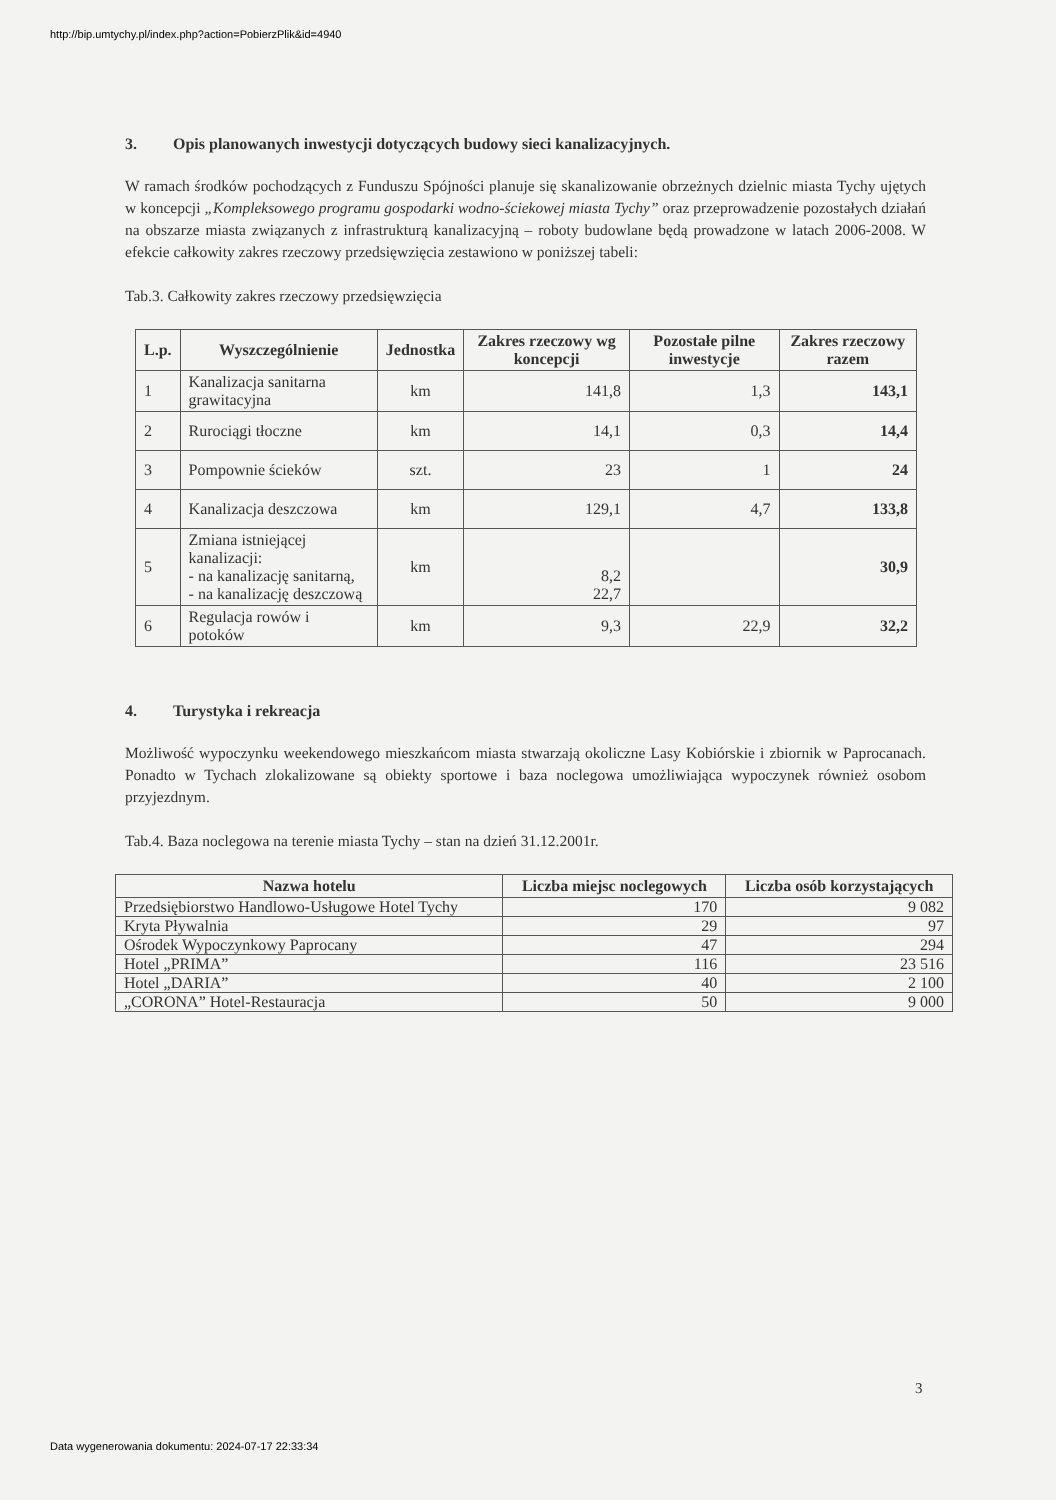http://bip.umtychy.pl/index.php?action=PobierzPlik&id=4940
3. Opis planowanych inwestycji dotyczących budowy sieci kanalizacyjnych.
W ramach środków pochodzących z Funduszu Spójności planuje się skanalizowanie obrzeżnych dzielnic miasta Tychy ujętych w koncepcji „Kompleksowego programu gospodarki wodno-ściekowej miasta Tychy” oraz przeprowadzenie pozostałych działań na obszarze miasta związanych z infrastrukturą kanalizacyjną – roboty budowlane będą prowadzone w latach 2006-2008. W efekcie całkowity zakres rzeczowy przedsięwzięcia zestawiono w poniższej tabeli:
Tab.3. Całkowity zakres rzeczowy przedsięwzięcia
| L.p. | Wyszczególnienie | Jednostka | Zakres rzeczowy wg koncepcji | Pozostałe pilne inwestycje | Zakres rzeczowy razem |
| --- | --- | --- | --- | --- | --- |
| 1 | Kanalizacja sanitarna grawitacyjna | km | 141,8 | 1,3 | 143,1 |
| 2 | Rurociągi tłoczne | km | 14,1 | 0,3 | 14,4 |
| 3 | Pompownie ścieków | szt. | 23 | 1 | 24 |
| 4 | Kanalizacja deszczowa | km | 129,1 | 4,7 | 133,8 |
| 5 | Zmiana istniejącej kanalizacji: - na kanalizację sanitarną, - na kanalizację deszczową | km | 8,2 22,7 | | 30,9 |
| 6 | Regulacja rowów i potoków | km | 9,3 | 22,9 | 32,2 |
4. Turystyka i rekreacja
Możliwość wypoczynku weekendowego mieszkańcom miasta stwarzają okoliczne Lasy Kobiórskie i zbiornik w Paprocanach. Ponadto w Tychach zlokalizowane są obiekty sportowe i baza noclegowa umożliwiająca wypoczynek również osobom przyjezdnym.
Tab.4. Baza noclegowa na terenie miasta Tychy – stan na dzień 31.12.2001r.
| Nazwa hotelu | Liczba miejsc noclegowych | Liczba osób korzystających |
| --- | --- | --- |
| Przedsiębiorstwo Handlowo-Usługowe Hotel Tychy | 170 | 9 082 |
| Kryta Pływalnia | 29 | 97 |
| Ośrodek Wypoczynkowy Paprocany | 47 | 294 |
| Hotel „PRIMA” | 116 | 23 516 |
| Hotel „DARIA” | 40 | 2 100 |
| „CORONA” Hotel-Restauracja | 50 | 9 000 |
3
Data wygenerowania dokumentu: 2024-07-17 22:33:34